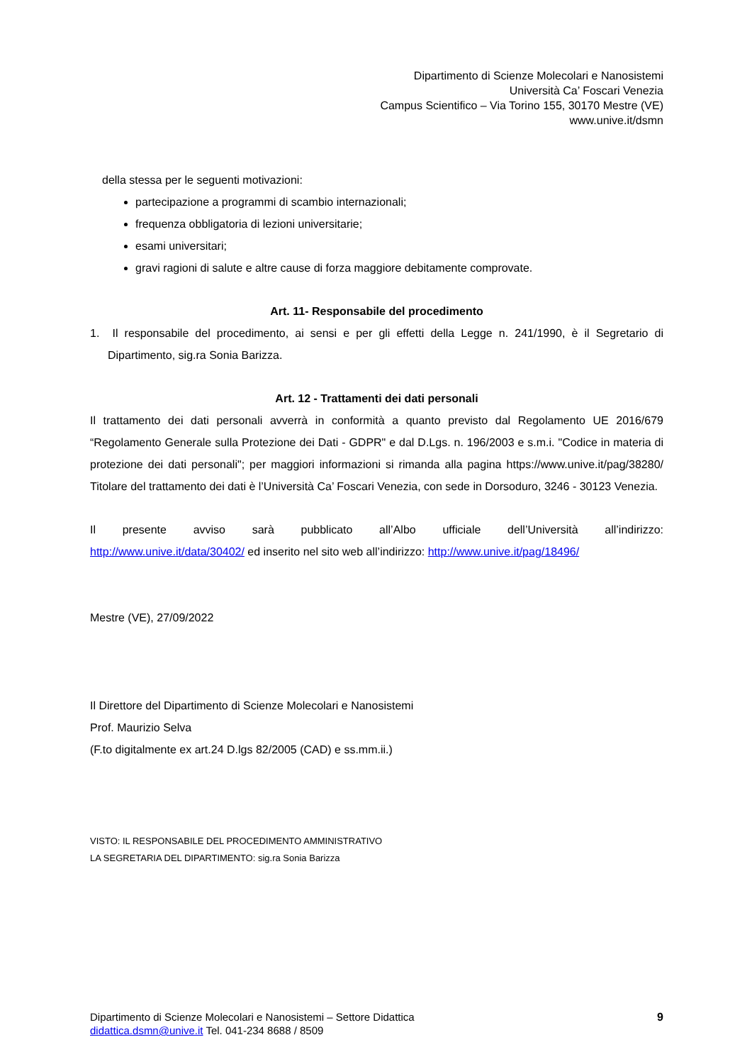Dipartimento di Scienze Molecolari e Nanosistemi
Università Ca’ Foscari Venezia
Campus Scientifico – Via Torino 155, 30170 Mestre (VE)
www.unive.it/dsmn
della stessa per le seguenti motivazioni:
partecipazione a programmi di scambio internazionali;
frequenza obbligatoria di lezioni universitarie;
esami universitari;
gravi ragioni di salute e altre cause di forza maggiore debitamente comprovate.
Art. 11- Responsabile del procedimento
1. Il responsabile del procedimento, ai sensi e per gli effetti della Legge n. 241/1990, è il Segretario di Dipartimento, sig.ra Sonia Barizza.
Art. 12 - Trattamenti dei dati personali
Il trattamento dei dati personali avverrà in conformità a quanto previsto dal Regolamento UE 2016/679 “Regolamento Generale sulla Protezione dei Dati - GDPR" e dal D.Lgs. n. 196/2003 e s.m.i. "Codice in materia di protezione dei dati personali"; per maggiori informazioni si rimanda alla pagina https://www.unive.it/pag/38280/ Titolare del trattamento dei dati è l’Università Ca’ Foscari Venezia, con sede in Dorsoduro, 3246 - 30123 Venezia.
Il presente avviso sarà pubblicato all’Albo ufficiale dell’Università all’indirizzo: http://www.unive.it/data/30402/ ed inserito nel sito web all’indirizzo: http://www.unive.it/pag/18496/
Mestre (VE), 27/09/2022
Il Direttore del Dipartimento di Scienze Molecolari e Nanosistemi
Prof. Maurizio Selva
(F.to digitalmente ex art.24 D.lgs 82/2005 (CAD) e ss.mm.ii.)
VISTO: IL RESPONSABILE DEL PROCEDIMENTO AMMINISTRATIVO
LA SEGRETARIA DEL DIPARTIMENTO: sig.ra Sonia Barizza
Dipartimento di Scienze Molecolari e Nanosistemi – Settore Didattica 9
didattica.dsmn@unive.it Tel. 041-234 8688 / 8509